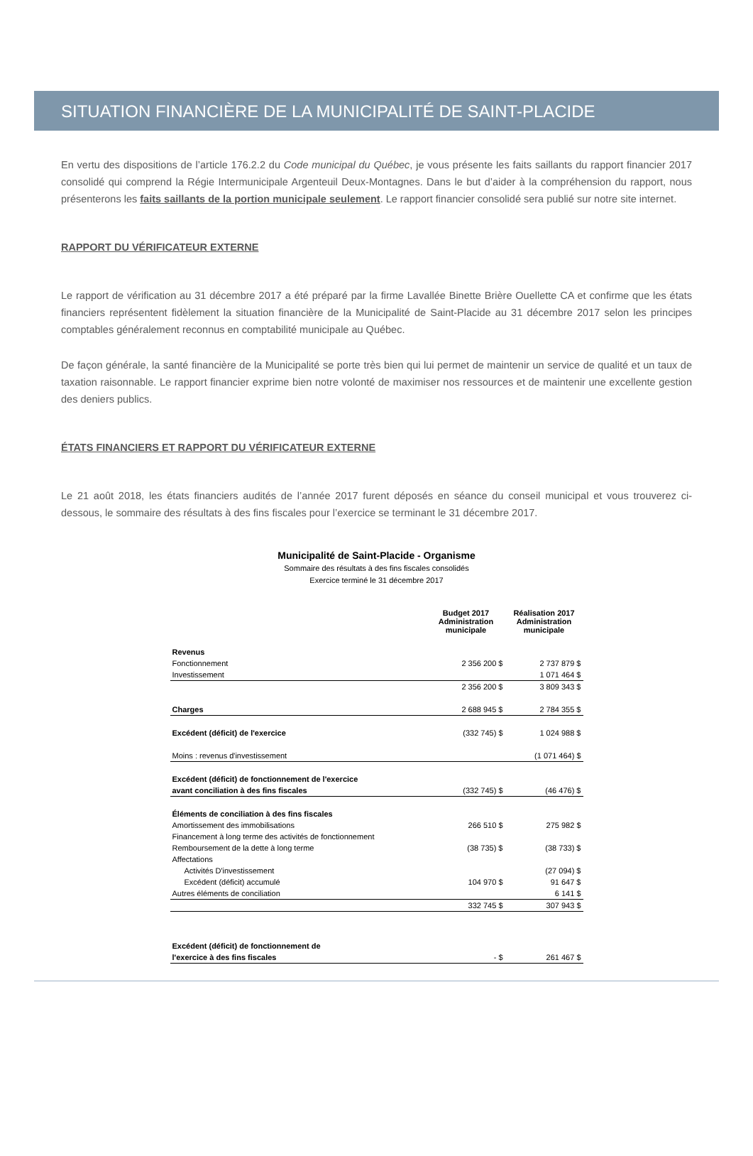SITUATION FINANCIÈRE DE LA MUNICIPALITÉ DE SAINT-PLACIDE
En vertu des dispositions de l’article 176.2.2 du Code municipal du Québec, je vous présente les faits saillants du rapport financier 2017 consolidé qui comprend la Régie Intermunicipale Argenteuil Deux-Montagnes. Dans le but d’aider à la compréhension du rapport, nous présenterons les faits saillants de la portion municipale seulement. Le rapport financier consolidé sera publié sur notre site internet.
RAPPORT DU VÉRIFICATEUR EXTERNE
Le rapport de vérification au 31 décembre 2017 a été préparé par la firme Lavallée Binette Brière Ouellette CA et confirme que les états financiers représentent fidèlement la situation financière de la Municipalité de Saint-Placide au 31 décembre 2017 selon les principes comptables généralement reconnus en comptabilité municipale au Québec.
De façon générale, la santé financière de la Municipalité se porte très bien qui lui permet de maintenir un service de qualité et un taux de taxation raisonnable. Le rapport financier exprime bien notre volonté de maximiser nos ressources et de maintenir une excellente gestion des deniers publics.
ÉTATS FINANCIERS ET RAPPORT DU VÉRIFICATEUR EXTERNE
Le 21 août 2018, les états financiers audités de l’année 2017 furent déposés en séance du conseil municipal et vous trouverez ci-dessous, le sommaire des résultats à des fins fiscales pour l’exercice se terminant le 31 décembre 2017.
Municipalité de Saint-Placide - Organisme
Sommaire des résultats à des fins fiscales consolidés
Exercice terminé le 31 décembre 2017
| | Budget 2017 Administration municipale | Réalisation 2017 Administration municipale |
| Revenus | | |
| Fonctionnement | 2 356 200 $ | 2 737 879 $ |
| Investissement | | 1 071 464 $ |
| | 2 356 200 $ | 3 809 343 $ |
| Charges | 2 688 945 $ | 2 784 355 $ |
| Excédent (déficit) de l'exercice | (332 745) $ | 1 024 988 $ |
| Moins : revenus d'investissement | | (1 071 464) $ |
| Excédent (déficit) de fonctionnement de l'exercice avant conciliation à des fins fiscales | (332 745) $ | (46 476) $ |
| Éléments de conciliation à des fins fiscales | | |
| Amortissement des immobilisations | 266 510 $ | 275 982 $ |
| Financement à long terme des activités de fonctionnement | | |
| Remboursement de la dette à long terme | (38 735) $ | (38 733) $ |
| Affectations | | |
| Activités D'investissement | | (27 094) $ |
| Excédent (déficit) accumulé | 104 970 $ | 91 647 $ |
| Autres éléments de conciliation | | 6 141 $ |
| | 332 745 $ | 307 943 $ |
| Excédent (déficit) de fonctionnement de l'exercice à des fins fiscales | - $ | 261 467 $ |